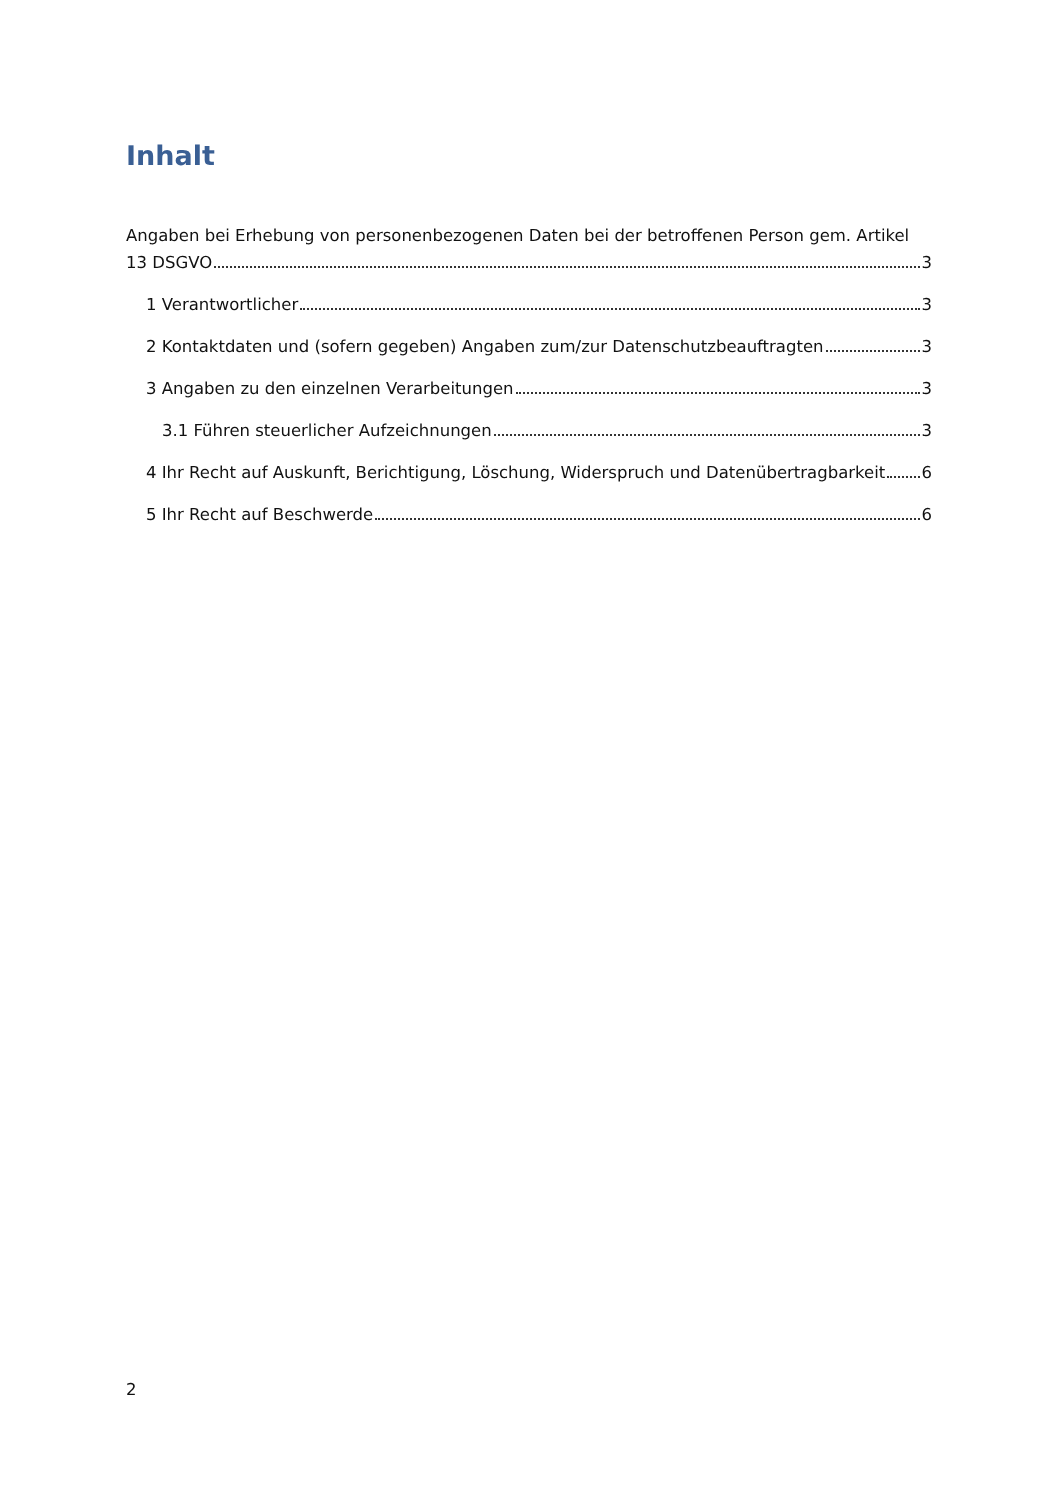Inhalt
Angaben bei Erhebung von personenbezogenen Daten bei der betroffenen Person gem. Artikel
13 DSGVO 3
1 Verantwortlicher 3
2 Kontaktdaten und (sofern gegeben) Angaben zum/zur Datenschutzbeauftragten 3
3 Angaben zu den einzelnen Verarbeitungen 3
3.1 Führen steuerlicher Aufzeichnungen 3
4 Ihr Recht auf Auskunft, Berichtigung, Löschung, Widerspruch und Datenübertragbarkeit 6
5 Ihr Recht auf Beschwerde 6
2